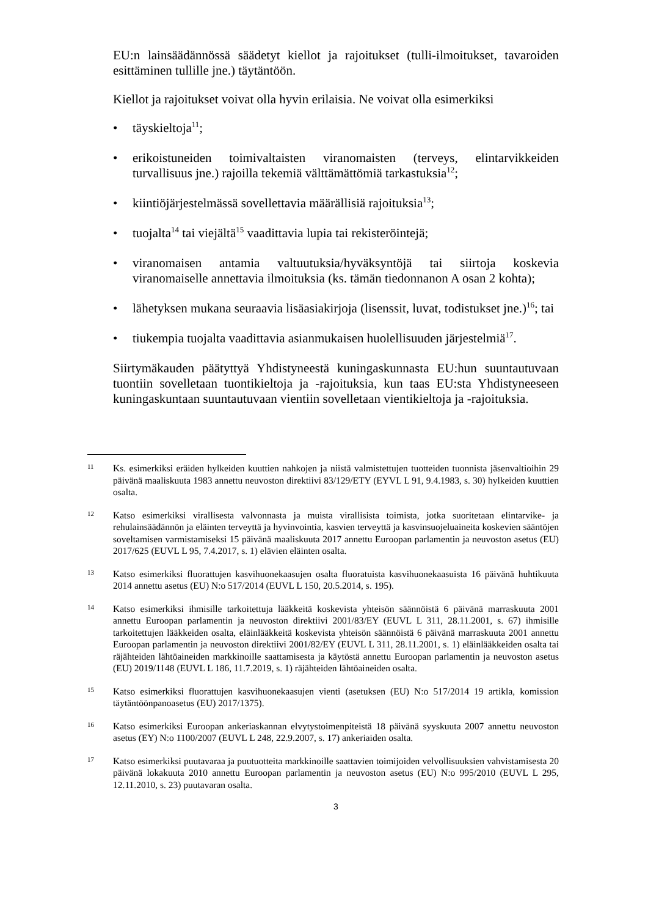EU:n lainsäädännössä säädetyt kiellot ja rajoitukset (tulli-ilmoitukset, tavaroiden esittäminen tullille jne.) täytäntöön.
Kiellot ja rajoitukset voivat olla hyvin erilaisia. Ne voivat olla esimerkiksi
• täyskieltoja<sup>11</sup>;
• erikoistuneiden toimivaltaisten viranomaisten (terveys, elintarvikkeiden turvallisuus jne.) rajoilla tekemiä välttämättömiä tarkastuksia<sup>12</sup>;
• kiintiöjärjestelmässä sovellettavia määrällisiä rajoituksia<sup>13</sup>;
• tuojalta<sup>14</sup> tai viejältä<sup>15</sup> vaadittavia lupia tai rekisteröintejä;
• viranomaisen antamia valtuutuksia/hyväksyntöjä tai siirtoja koskevia viranomaiselle annettavia ilmoituksia (ks. tämän tiedonnanon A osan 2 kohta);
• lähetyksen mukana seuraavia lisäasiakirjoja (lisenssit, luvat, todistukset jne.)<sup>16</sup>; tai
• tiukempia tuojalta vaadittavia asianmukaisen huolellisuuden järjestelmiä<sup>17</sup>.
Siirtymäkauden päätyttyä Yhdistyneestä kuningaskunnasta EU:hun suuntautuvaan tuontiin sovelletaan tuontikieltoja ja -rajoituksia, kun taas EU:sta Yhdistyneeseen kuningaskuntaan suuntautuvaan vientiin sovelletaan vientikieltoja ja -rajoituksia.
11 Ks. esimerkiksi eräiden hylkeiden kuuttien nahkojen ja niistä valmistettujen tuotteiden tuonnista jäsenvaltioihin 29 päivänä maaliskuuta 1983 annettu neuvoston direktiivi 83/129/ETY (EYVL L 91, 9.4.1983, s. 30) hylkeiden kuuttien osalta.
12 Katso esimerkiksi virallisesta valvonnasta ja muista virallisista toimista, jotka suoritetaan elintarvike- ja rehulainsäädännön ja eläinten terveyttä ja hyvinvointia, kasvien terveyttä ja kasvinsuojeluaineita koskevien sääntöjen soveltamisen varmistamiseksi 15 päivänä maaliskuuta 2017 annettu Euroopan parlamentin ja neuvoston asetus (EU) 2017/625 (EUVL L 95, 7.4.2017, s. 1) elävien eläinten osalta.
13 Katso esimerkiksi fluorattujen kasvihuonekaasujen osalta fluoratuista kasvihuonekaasuista 16 päivänä huhtikuuta 2014 annettu asetus (EU) N:o 517/2014 (EUVL L 150, 20.5.2014, s. 195).
14 Katso esimerkiksi ihmisille tarkoitettuja lääkkeitä koskevista yhteisön säännöistä 6 päivänä marraskuuta 2001 annettu Euroopan parlamentin ja neuvoston direktiivi 2001/83/EY (EUVL L 311, 28.11.2001, s. 67) ihmisille tarkoitettujen lääkkeiden osalta, eläinlääkkeitä koskevista yhteisön säännöistä 6 päivänä marraskuuta 2001 annettu Euroopan parlamentin ja neuvoston direktiivi 2001/82/EY (EUVL L 311, 28.11.2001, s. 1) eläinlääkkeiden osalta tai räjähteiden lähtöaineiden markkinoille saattamisesta ja käytöstä annettu Euroopan parlamentin ja neuvoston asetus (EU) 2019/1148 (EUVL L 186, 11.7.2019, s. 1) räjähteiden lähtöaineiden osalta.
15 Katso esimerkiksi fluorattujen kasvihuonekaasujen vienti (asetuksen (EU) N:o 517/2014 19 artikla, komission täytäntöönpanoasetus (EU) 2017/1375).
16 Katso esimerkiksi Euroopan ankeriaskannan elvytystoimenpiteistä 18 päivänä syyskuuta 2007 annettu neuvoston asetus (EY) N:o 1100/2007 (EUVL L 248, 22.9.2007, s. 17) ankeriaiden osalta.
17 Katso esimerkiksi puutavaraa ja puutuotteita markkinoille saattavien toimijoiden velvollisuuksien vahvistamisesta 20 päivänä lokakuuta 2010 annettu Euroopan parlamentin ja neuvoston asetus (EU) N:o 995/2010 (EUVL L 295, 12.11.2010, s. 23) puutavaran osalta.
3